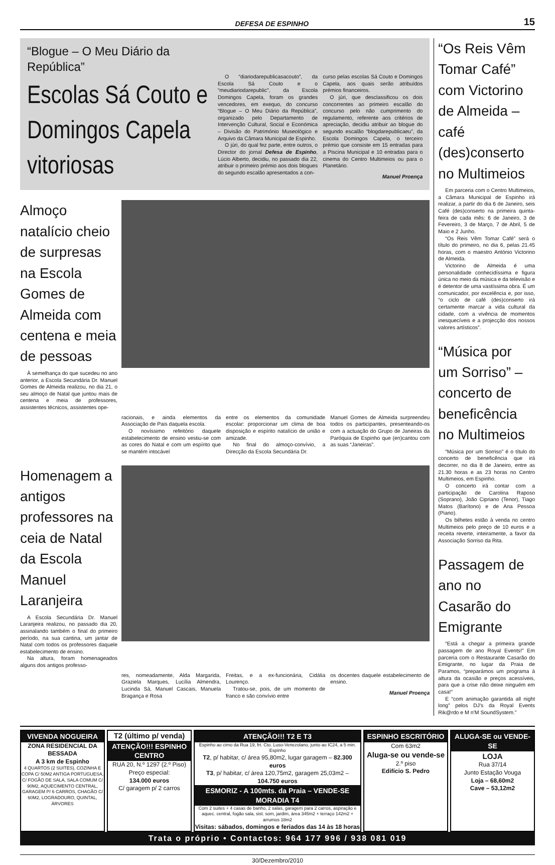DEFESA DE ESPINHO
15
“Blogue – O Meu Diário da República”
Escolas Sá Couto e Domingos Capela vitoriosas
O “diariodarepublicasacouto”, da Escola Sá Couto e o “meudiariodarepublic”, da Escola Domingos Capela, foram os grandes vencedores, em exequo, do concurso “Blogue – O Meu Diário da República”, organizado pelo Departamento de Intervenção Cultural, Social e Económica – Divisão do Património Museológico e Arquivo da Câmara Municipal de Espinho.
O júri, do qual fez parte, entre outros, o Director do jornal Defesa de Espinho, Lúcio Alberto, decidiu, no passado dia 22, atribuir o primeiro prémio aos dois blogues do segundo escalão apresentados a con-
curso pelas escolas Sá Couto e Domingos Capela, aos quais serão atribuídos prémios financeiros.
O júri, que desclassificou os dois concorrentes ao primeiro escalão do concurso pelo não cumprimento do regulamento, referente aos critérios de apreciação, decidiu atribuir ao blogue do segundo escalão “blogdarepublicaeu”, da Escola Domingos Capela, o terceiro prémio que consiste em 15 entradas para a Piscina Municipal e 10 entradas para o cinema do Centro Multimeios ou para o Planetário.
Manuel Proença
Almoço natalício cheio de surpresas na Escola Gomes de Almeida com centena e meia de pessoas
À semelhança do que sucedeu no ano anterior, a Escola Secundária Dr. Manuel Gomes de Almeida realizou, no dia 21, o seu almoço de Natal que juntou mais de centena e meia de professores, assistentes técnicos, assistentes ope-
racionais, e ainda elementos da Associação de Pais daquela escola.
O novíssimo refeitório daquele estabelecimento de ensino vestiu-se com as cores do Natal e com um espírito que se mantém intocável
entre os elementos da comunidade escolar: proporcionar um clima de boa disposição e espírito natalício de união e amizade.
No final do almoço-convívio, a Direcção da Escola Secundária Dr.
Manuel Gomes de Almeida surpreendeu todos os participantes, presenteando-os com a actuação do Grupo de Janeiras da Paróquia de Espinho que (en)cantou com as suas “Janeiras”.
Homenagem a antigos professores na ceia de Natal da Escola Manuel Laranjeira
A Escola Secundária Dr. Manuel Laranjeira realizou, no passado dia 20, assinalando também o final do primeiro período, na sua cantina, um jantar de Natal com todos os professores daquele estabelecimento de ensino.
Na altura, foram homenageados alguns dos antigos professo-
res, nomeadamente, Alda Margarida, Graziela Marques, Lucília Almendra, Lucinda Sá, Manuel Cascais, Manuela Bragança e Rosa
Freitas, e a ex-funcionária, Cidália Lourenço.
Tratou-se, pois, de um momento de franco e são convívio entre
os docentes daquele estabelecimento de ensino.
Manuel Proença
“Os Reis Vêm Tomar Café” com Victorino de Almeida – café (des)conserto no Multimeios
Em parceria com o Centro Multimeios, a Câmara Municipal de Espinho irá realizar, a partir do dia 6 de Janeiro, seis Café (des)conserto na primeira quinta-feira de cada mês: 6 de Janeiro, 3 de Fevereiro, 3 de Março, 7 de Abril, 5 de Maio e 2 Junho.
“Os Reis Vêm Tomar Café” será o título do primeiro, no dia 6, pelas 21.45 horas, com o maestro António Victorino de Almeida.
Victorino de Almeida é uma personalidade conhecidíssima e figura única no meio da música e da televisão e é detentor de uma vastíssima obra. É um comunicador, por excelência e, por isso, “o ciclo de café (des)conserto irá certamente marcar a vida cultural da cidade, com a vivência de momentos inesquecíveis e a projecção dos nossos valores artísticos”.
“Música por um Sorriso” – concerto de beneficência no Multimeios
“Música por um Sorriso” é o título do concerto de beneficência que irá decorrer, no dia 8 de Janeiro, entre as 21.30 horas e as 23 horas no Centro Multimeios, em Espinho.
O concerto irá contar com a participação de Carolina Raposo (Soprano), João Cipriano (Tenor), Tiago Matos (Barítono) e de Ana Pessoa (Piano).
Os bilhetes estão à venda no centro Multimeios pelo preço de 10 euros e a receita reverte, inteiramente, a favor da Associação Sorriso da Rita.
Passagem de ano no Casarão do Emigrante
“Está a chegar a primeira grande passagem de ano Royal Events!” Em parceria com o Restaurante Casarão do Emigrante, no lugar da Praia de Paramos, “preparámos um programa à altura da ocasião e preços acessíveis, para que a crise não deixe ninguém em casa!”
E “com animação garantida all night long” pelos DJ’s da Royal Events Rik@rdo e M n’M SoundSystem.”
VIVENDA NOGUEIRA
ZONA RESIDENCIAL DA BESSADA
A 3 km de Espinho
4 QUARTOS (2 SUITES), COZINHA E COPA C/ 50M2 ANTIGA PORTUGUESA, C/ FOGÃO DE SALA, SALA COMUM C/ 90M2, AQUECIMENTO CENTRAL, GARAGEM P/ 6 CARROS, CHAGÃO C/ 60M2, LOGRADOURO, QUINTAL, ÁRVORES
T2 (último p/ venda)
ATENÇÃO!!! ESPINHO CENTRO
RUA 20, N.º 1297 (2.º Piso)
Preço especial:
134.000 euros
C/ garagem p/ 2 carros
ATENÇÃO!!! T2 E T3
Espinho ao cimo da Rua 19, frt. Cto. Luso-Venezolano, junto ao IC24, a 5 min. Espinho
T2, p/ habitar, c/ área 95,80m2, lugar garagem – 82.300 euros
T3, p/ habitar, c/ área 120,75m2, garagem 25,03m2 – 104.750 euros
ESMORIZ - A 100mts. da Praia – VENDE-SE MORADIA T4
Com 2 suites + 4 casas de banho, 2 salas, garagem para 2 carros, aspiração e aquec. central, fogão sala, sist. som, jardim, área 345m2 + terraço 142m2 + arrumos 18m2
Visitas: sábados, domingos e feriados das 14 às 18 horas
ESPINHO ESCRITÓRIO
Com 63m2
Aluga-se ou vende-se
2.º piso
Edifício S. Pedro
ALUGA-SE ou VENDE-SE
LOJA
Rua 37/14
Junto Estação Vouga
Loja – 68,60m2
Cave – 53,12m2
Trata o próprio • Contactos: 964 177 996 / 938 081 019
30/Dezembro/2010